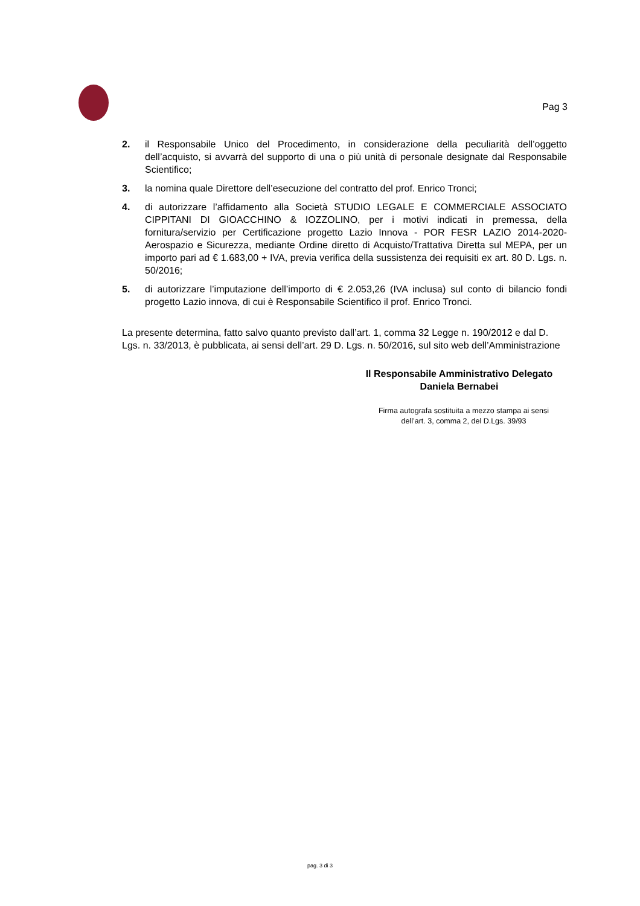Pag 3
2. il Responsabile Unico del Procedimento, in considerazione della peculiarità dell’oggetto dell’acquisto, si avvarrà del supporto di una o più unità di personale designate dal Responsabile Scientifico;
3. la nomina quale Direttore dell’esecuzione del contratto del prof. Enrico Tronci;
4. di autorizzare l’affidamento alla Società STUDIO LEGALE E COMMERCIALE ASSOCIATO CIPPITANI DI GIOACCHINO & IOZZOLINO, per i motivi indicati in premessa, della fornitura/servizio per Certificazione progetto Lazio Innova - POR FESR LAZIO 2014-2020-Aerospazio e Sicurezza, mediante Ordine diretto di Acquisto/Trattativa Diretta sul MEPA, per un importo pari ad € 1.683,00 + IVA, previa verifica della sussistenza dei requisiti ex art. 80 D. Lgs. n. 50/2016;
5. di autorizzare l’imputazione dell’importo di € 2.053,26 (IVA inclusa) sul conto di bilancio fondi progetto Lazio innova, di cui è Responsabile Scientifico il prof. Enrico Tronci.
La presente determina, fatto salvo quanto previsto dall’art. 1, comma 32 Legge n. 190/2012 e dal D. Lgs. n. 33/2013, è pubblicata, ai sensi dell’art. 29 D. Lgs. n. 50/2016, sul sito web dell’Amministrazione
Il Responsabile Amministrativo Delegato
Daniela Bernabei
Firma autografa sostituita a mezzo stampa ai sensi
dell’art. 3, comma 2, del D.Lgs. 39/93
pag. 3 di 3